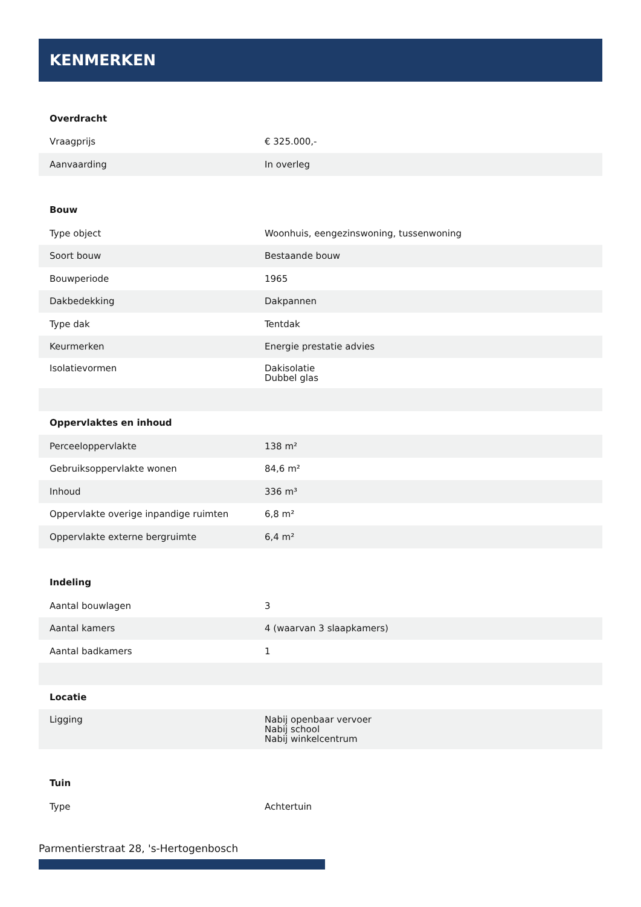KENMERKEN
| Overdracht | |
| --- | --- |
| Vraagprijs | € 325.000,- |
| Aanvaarding | In overleg |
| Bouw | |
| Type object | Woonhuis, eengezinswoning, tussenwoning |
| Soort bouw | Bestaande bouw |
| Bouwperiode | 1965 |
| Dakbedekking | Dakpannen |
| Type dak | Tentdak |
| Keurmerken | Energie prestatie advies |
| Isolatievormen | Dakisolatie Dubbel glas |
| Oppervlaktes en inhoud | |
| Perceeloppervlakte | 138 m² |
| Gebruiksoppervlakte wonen | 84,6 m² |
| Inhoud | 336 m³ |
| Oppervlakte overige inpandige ruimten | 6,8 m² |
| Oppervlakte externe bergruimte | 6,4 m² |
| Indeling | |
| Aantal bouwlagen | 3 |
| Aantal kamers | 4 (waarvan 3 slaapkamers) |
| Aantal badkamers | 1 |
| Locatie | |
| Ligging | Nabij openbaar vervoer Nabij school Nabij winkelcentrum |
| Tuin | |
| Type | Achtertuin |
Parmentierstraat 28, 's-Hertogenbosch